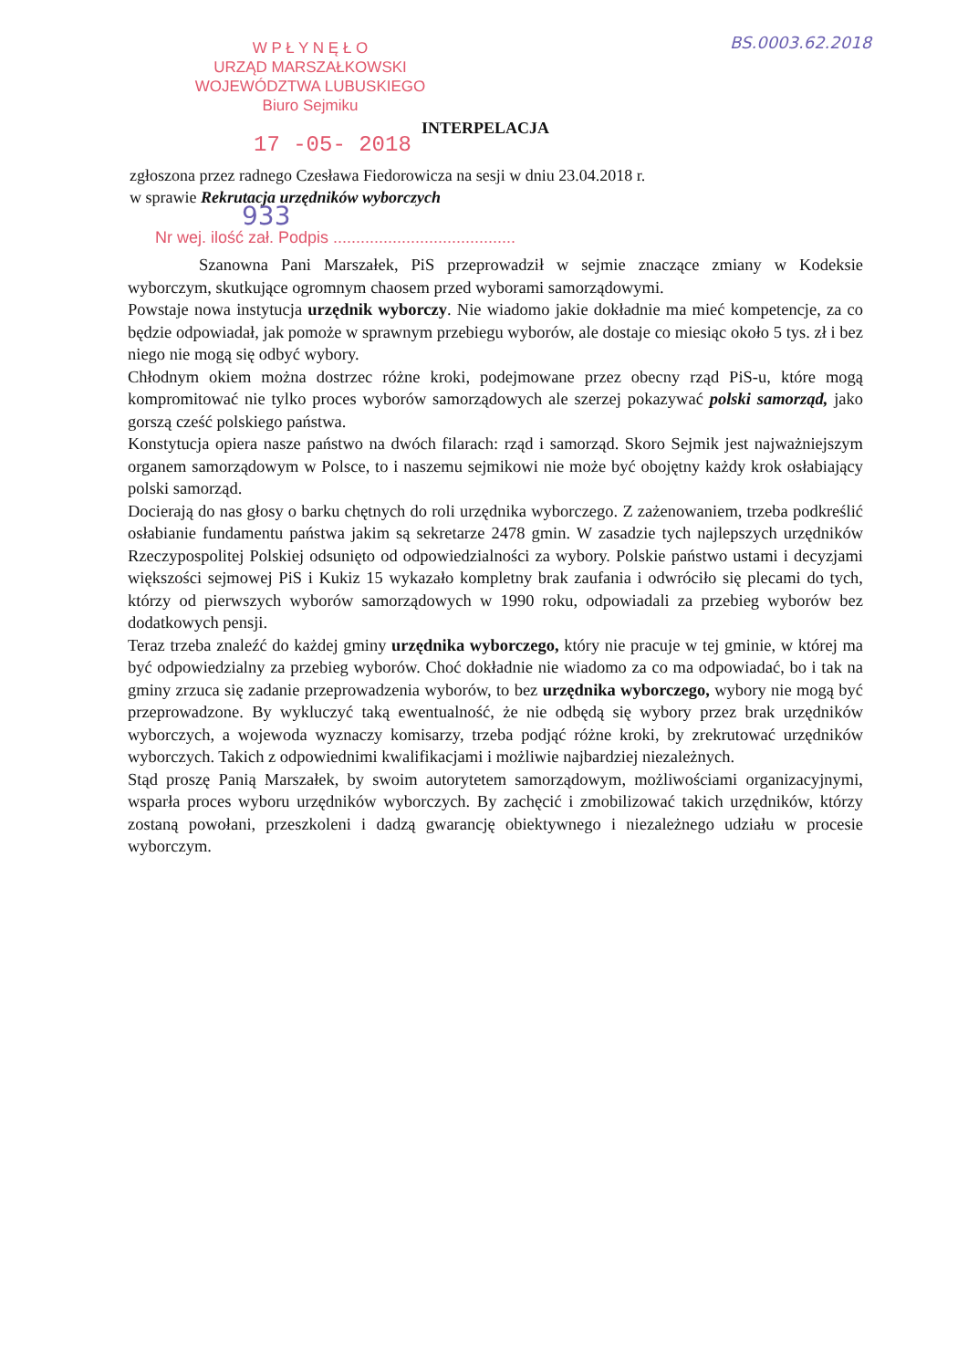BS.0003.62.2018
W P Ł Y N Ę Ł O
URZĄD MARSZAŁKOWSKI
WOJEWÓDZTWA LUBUSKIEGO
Biuro Sejmiku
INTERPELACJA
17 -05- 2018
zgłoszona przez radnego Czesława Fiedorowicza na sesji w dniu 23.04.2018 r.
w sprawie Rekrutacja urzędników wyborczych
933
Nr wej. ilość zał. Podpis ........................................
Szanowna Pani Marszałek, PiS przeprowadził w sejmie znaczące zmiany w Kodeksie wyborczym, skutkujące ogromnym chaosem przed wyborami samorządowymi.
Powstaje nowa instytucja urzędnik wyborczy. Nie wiadomo jakie dokładnie ma mieć kompetencje, za co będzie odpowiadał, jak pomoże w sprawnym przebiegu wyborów, ale dostaje co miesiąc około 5 tys. zł i bez niego nie mogą się odbyć wybory.
Chłodnym okiem można dostrzec różne kroki, podejmowane przez obecny rząd PiS-u, które mogą kompromitować nie tylko proces wyborów samorządowych ale szerzej pokazywać polski samorząd, jako gorszą cześć polskiego państwa.
Konstytucja opiera nasze państwo na dwóch filarach: rząd i samorząd. Skoro Sejmik jest najważniejszym organem samorządowym w Polsce, to i naszemu sejmikowi nie może być obojętny każdy krok osłabiający polski samorząd.
Docierają do nas głosy o barku chętnych do roli urzędnika wyborczego. Z zażenowaniem, trzeba podkreślić osłabianie fundamentu państwa jakim są sekretarze 2478 gmin. W zasadzie tych najlepszych urzędników Rzeczypospolitej Polskiej odsunięto od odpowiedzialności za wybory. Polskie państwo ustami i decyzjami większości sejmowej PiS i Kukiz 15 wykazało kompletny brak zaufania i odwróciło się plecami do tych, którzy od pierwszych wyborów samorządowych w 1990 roku, odpowiadali za przebieg wyborów bez dodatkowych pensji.
Teraz trzeba znaleźć do każdej gminy urzędnika wyborczego, który nie pracuje w tej gminie, w której ma być odpowiedzialny za przebieg wyborów. Choć dokładnie nie wiadomo za co ma odpowiadać, bo i tak na gminy zrzuca się zadanie przeprowadzenia wyborów, to bez urzędnika wyborczego, wybory nie mogą być przeprowadzone. By wykluczyć taką ewentualność, że nie odbędą się wybory przez brak urzędników wyborczych, a wojewoda wyznaczy komisarzy, trzeba podjąć różne kroki, by zrekrutować urzędników wyborczych. Takich z odpowiednimi kwalifikacjami i możliwie najbardziej niezależnych.
Stąd proszę Panią Marszałek, by swoim autorytetem samorządowym, możliwościami organizacyjnymi, wsparła proces wyboru urzędników wyborczych. By zachęcić i zmobilizować takich urzędników, którzy zostaną powołani, przeszkoleni i dadzą gwarancję obiektywnego i niezależnego udziału w procesie wyborczym.